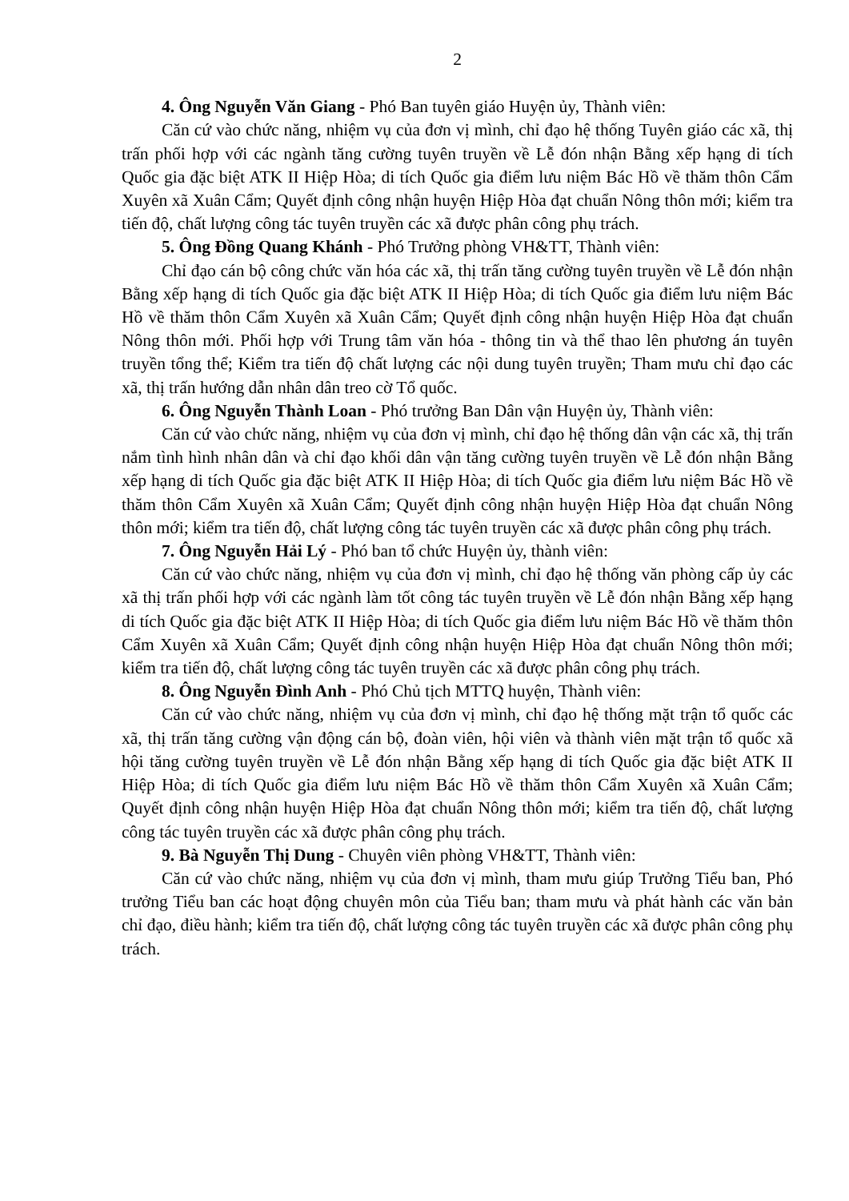2
4. Ông Nguyễn Văn Giang - Phó Ban tuyên giáo Huyện ủy, Thành viên:
Căn cứ vào chức năng, nhiệm vụ của đơn vị mình, chỉ đạo hệ thống Tuyên giáo các xã, thị trấn phối hợp với các ngành tăng cường tuyên truyền về Lễ đón nhận Bằng xếp hạng di tích Quốc gia đặc biệt ATK II Hiệp Hòa; di tích Quốc gia điểm lưu niệm Bác Hồ về thăm thôn Cẩm Xuyên xã Xuân Cẩm; Quyết định công nhận huyện Hiệp Hòa đạt chuẩn Nông thôn mới; kiểm tra tiến độ, chất lượng công tác tuyên truyền các xã được phân công phụ trách.
5. Ông Đồng Quang Khánh - Phó Trưởng phòng VH&TT, Thành viên:
Chỉ đạo cán bộ công chức văn hóa các xã, thị trấn tăng cường tuyên truyền về Lễ đón nhận Bằng xếp hạng di tích Quốc gia đặc biệt ATK II Hiệp Hòa; di tích Quốc gia điểm lưu niệm Bác Hồ về thăm thôn Cẩm Xuyên xã Xuân Cẩm; Quyết định công nhận huyện Hiệp Hòa đạt chuẩn Nông thôn mới. Phối hợp với Trung tâm văn hóa - thông tin và thể thao lên phương án tuyên truyền tổng thể; Kiểm tra tiến độ chất lượng các nội dung tuyên truyền; Tham mưu chỉ đạo các xã, thị trấn hướng dẫn nhân dân treo cờ Tổ quốc.
6. Ông Nguyễn Thành Loan - Phó trưởng Ban Dân vận Huyện ủy, Thành viên:
Căn cứ vào chức năng, nhiệm vụ của đơn vị mình, chỉ đạo hệ thống dân vận các xã, thị trấn nắm tình hình nhân dân và chỉ đạo khối dân vận tăng cường tuyên truyền về Lễ đón nhận Bằng xếp hạng di tích Quốc gia đặc biệt ATK II Hiệp Hòa; di tích Quốc gia điểm lưu niệm Bác Hồ về thăm thôn Cẩm Xuyên xã Xuân Cẩm; Quyết định công nhận huyện Hiệp Hòa đạt chuẩn Nông thôn mới; kiểm tra tiến độ, chất lượng công tác tuyên truyền các xã được phân công phụ trách.
7. Ông Nguyễn Hải Lý - Phó ban tổ chức Huyện ủy, thành viên:
Căn cứ vào chức năng, nhiệm vụ của đơn vị mình, chỉ đạo hệ thống văn phòng cấp ủy các xã thị trấn phối hợp với các ngành làm tốt công tác tuyên truyền về Lễ đón nhận Bằng xếp hạng di tích Quốc gia đặc biệt ATK II Hiệp Hòa; di tích Quốc gia điểm lưu niệm Bác Hồ về thăm thôn Cẩm Xuyên xã Xuân Cẩm; Quyết định công nhận huyện Hiệp Hòa đạt chuẩn Nông thôn mới; kiểm tra tiến độ, chất lượng công tác tuyên truyền các xã được phân công phụ trách.
8. Ông Nguyễn Đình Anh - Phó Chủ tịch MTTQ huyện, Thành viên:
Căn cứ vào chức năng, nhiệm vụ của đơn vị mình, chỉ đạo hệ thống mặt trận tổ quốc các xã, thị trấn tăng cường vận động cán bộ, đoàn viên, hội viên và thành viên mặt trận tổ quốc xã hội tăng cường tuyên truyền về Lễ đón nhận Bằng xếp hạng di tích Quốc gia đặc biệt ATK II Hiệp Hòa; di tích Quốc gia điểm lưu niệm Bác Hồ về thăm thôn Cẩm Xuyên xã Xuân Cẩm; Quyết định công nhận huyện Hiệp Hòa đạt chuẩn Nông thôn mới; kiểm tra tiến độ, chất lượng công tác tuyên truyền các xã được phân công phụ trách.
9. Bà Nguyễn Thị Dung - Chuyên viên phòng VH&TT, Thành viên:
Căn cứ vào chức năng, nhiệm vụ của đơn vị mình, tham mưu giúp Trưởng Tiểu ban, Phó trưởng Tiểu ban các hoạt động chuyên môn của Tiểu ban; tham mưu và phát hành các văn bản chỉ đạo, điều hành; kiểm tra tiến độ, chất lượng công tác tuyên truyền các xã được phân công phụ trách.